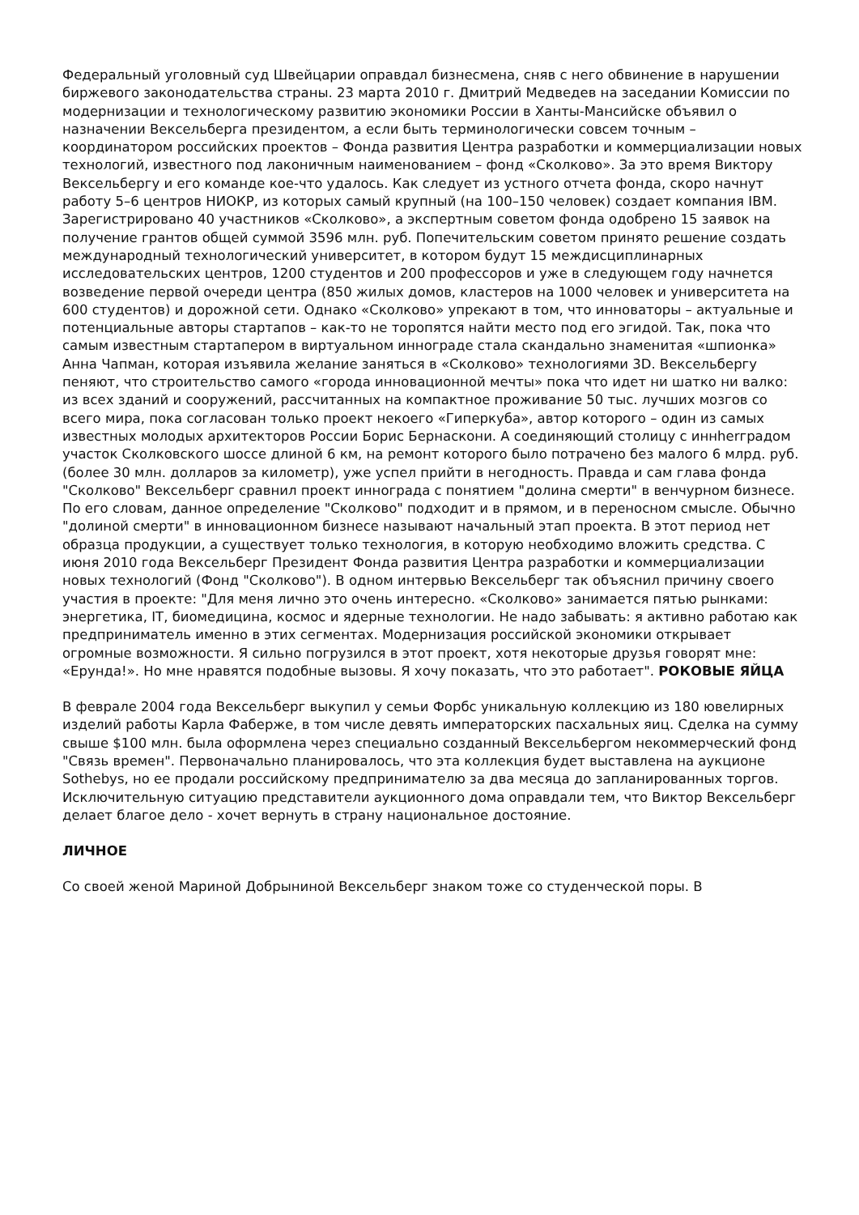Федеральный уголовный суд Швейцарии оправдал бизнесмена, сняв с него обвинение в нарушении биржевого законодательства страны. 23 марта 2010 г. Дмитрий Медведев на заседании Комиссии по модернизации и технологическому развитию экономики России в Ханты-Мансийске объявил о назначении Вексельберга президентом, а если быть терминологически совсем точным – координатором российских проектов – Фонда развития Центра разработки и коммерциализации новых технологий, известного под лаконичным наименованием – фонд «Сколково». За это время Виктору Вексельбергу и его команде кое-что удалось. Как следует из устного отчета фонда, скоро начнут работу 5–6 центров НИОКР, из которых самый крупный (на 100–150 человек) создает компания IBM. Зарегистрировано 40 участников «Сколково», а экспертным советом фонда одобрено 15 заявок на получение грантов общей суммой 3596 млн. руб. Попечительским советом принято решение создать международный технологический университет, в котором будут 15 междисциплинарных исследовательских центров, 1200 студентов и 200 профессоров и уже в следующем году начнется возведение первой очереди центра (850 жилых домов, кластеров на 1000 человек и университета на 600 студентов) и дорожной сети. Однако «Сколково» упрекают в том, что инноваторы – актуальные и потенциальные авторы стартапов – как-то не торопятся найти место под его эгидой. Так, пока что самым известным стартапером в виртуальном иннограде стала скандально знаменитая «шпионка» Анна Чапман, которая изъявила желание заняться в «Сколково» технологиями 3D. Вексельбергу пеняют, что строительство самого «города инновационной мечты» пока что идет ни шатко ни валко: из всех зданий и сооружений, рассчитанных на компактное проживание 50 тыс. лучших мозгов со всего мира, пока согласован только проект некоего «Гиперкуба», автор которого – один из самых известных молодых архитекторов России Борис Бернаскони. А соединяющий столицу с иннherградом участок Сколковского шоссе длиной 6 км, на ремонт которого было потрачено без малого 6 млрд. руб. (более 30 млн. долларов за километр), уже успел прийти в негодность. Правда и сам глава фонда "Сколково" Вексельберг сравнил проект иннограда с понятием "долина смерти" в венчурном бизнесе. По его словам, данное определение "Сколково" подходит и в прямом, и в переносном смысле. Обычно "долиной смерти" в инновационном бизнесе называют начальный этап проекта. В этот период нет образца продукции, а существует только технология, в которую необходимо вложить средства. С июня 2010 года Вексельберг Президент Фонда развития Центра разработки и коммерциализации новых технологий (Фонд "Сколково"). В одном интервью Вексельберг так объяснил причину своего участия в проекте: "Для меня лично это очень интересно. «Сколково» занимается пятью рынками: энергетика, IT, биомедицина, космос и ядерные технологии. Не надо забывать: я активно работаю как предприниматель именно в этих сегментах. Модернизация российской экономики открывает огромные возможности. Я сильно погрузился в этот проект, хотя некоторые друзья говорят мне: «Ерунда!». Но мне нравятся подобные вызовы. Я хочу показать, что это работает". РОКОВЫЕ ЯЙЦА
В феврале 2004 года Вексельберг выкупил у семьи Форбс уникальную коллекцию из 180 ювелирных изделий работы Карла Фаберже, в том числе девять императорских пасхальных яиц. Сделка на сумму свыше $100 млн. была оформлена через специально созданный Вексельбергом некоммерческий фонд "Связь времен". Первоначально планировалось, что эта коллекция будет выставлена на аукционе Sothebys, но ее продали российскому предпринимателю за два месяца до запланированных торгов. Исключительную ситуацию представители аукционного дома оправдали тем, что Виктор Вексельберг делает благое дело - хочет вернуть в страну национальное достояние.
ЛИЧНОЕ
Со своей женой Мариной Добрыниной Вексельберг знаком тоже со студенческой поры. В